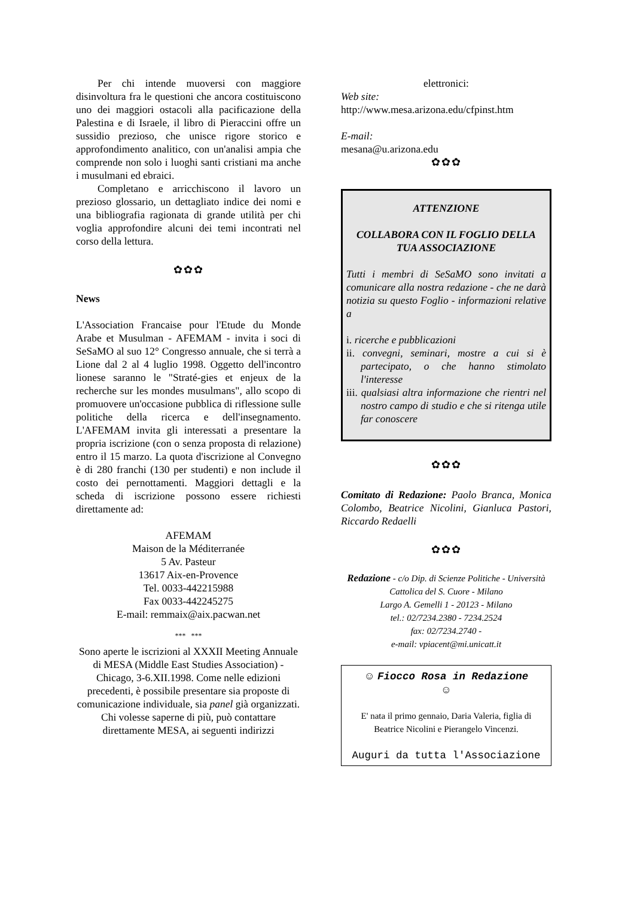Per chi intende muoversi con maggiore disinvoltura fra le questioni che ancora costituiscono uno dei maggiori ostacoli alla pacificazione della Palestina e di Israele, il libro di Pieraccini offre un sussidio prezioso, che unisce rigore storico e approfondimento analitico, con un'analisi ampia che comprende non solo i luoghi santi cristiani ma anche i musulmani ed ebraici.
Completano e arricchiscono il lavoro un prezioso glossario, un dettagliato indice dei nomi e una bibliografia ragionata di grande utilità per chi voglia approfondire alcuni dei temi incontrati nel corso della lettura.
✿✿✿
News
L'Association Francaise pour l'Etude du Monde Arabe et Musulman - AFEMAM - invita i soci di SeSaMO al suo 12° Congresso annuale, che si terrà a Lione dal 2 al 4 luglio 1998. Oggetto dell'incontro lionese saranno le "Straté-gies et enjeux de la recherche sur les mondes musulmans", allo scopo di promuovere un'occasione pubblica di riflessione sulle politiche della ricerca e dell'insegnamento. L'AFEMAM invita gli interessati a presentare la propria iscrizione (con o senza proposta di relazione) entro il 15 marzo. La quota d'iscrizione al Convegno è di 280 franchi (130 per studenti) e non include il costo dei pernottamenti. Maggiori dettagli e la scheda di iscrizione possono essere richiesti direttamente ad:
AFEMAM
Maison de la Méditerranée
5 Av. Pasteur
13617 Aix-en-Provence
Tel. 0033-442215988
Fax 0033-442245275
E-mail: remmaix@aix.pacwan.net
*** ***
Sono aperte le iscrizioni al XXXII Meeting Annuale di MESA (Middle East Studies Association) - Chicago, 3-6.XII.1998. Come nelle edizioni precedenti, è possibile presentare sia proposte di comunicazione individuale, sia panel già organizzati. Chi volesse saperne di più, può contattare direttamente MESA, ai seguenti indirizzi
elettronici:
Web site:
http://www.mesa.arizona.edu/cfpinst.htm
E-mail:
mesana@u.arizona.edu
✿✿✿
ATTENZIONE
COLLABORA CON IL FOGLIO DELLA TUA ASSOCIAZIONE
Tutti i membri di SeSaMO sono invitati a comunicare alla nostra redazione - che ne darà notizia su questo Foglio - informazioni relative a
i. ricerche e pubblicazioni
ii. convegni, seminari, mostre a cui si è partecipato, o che hanno stimolato l'interesse
iii. qualsiasi altra informazione che rientri nel nostro campo di studio e che si ritenga utile far conoscere
✿✿✿
Comitato di Redazione: Paolo Branca, Monica Colombo, Beatrice Nicolini, Gianluca Pastori, Riccardo Redaelli
✿✿✿
Redazione - c/o Dip. di Scienze Politiche - Università Cattolica del S. Cuore - Milano
Largo A. Gemelli 1 - 20123 - Milano
tel.: 02/7234.2380 - 7234.2524
fax: 02/7234.2740 -
e-mail: vpiacent@mi.unicatt.it
☺ Fiocco Rosa in Redazione
☺
E' nata il primo gennaio, Daria Valeria, figlia di Beatrice Nicolini e Pierangelo Vincenzi.
Auguri da tutta l'Associazione